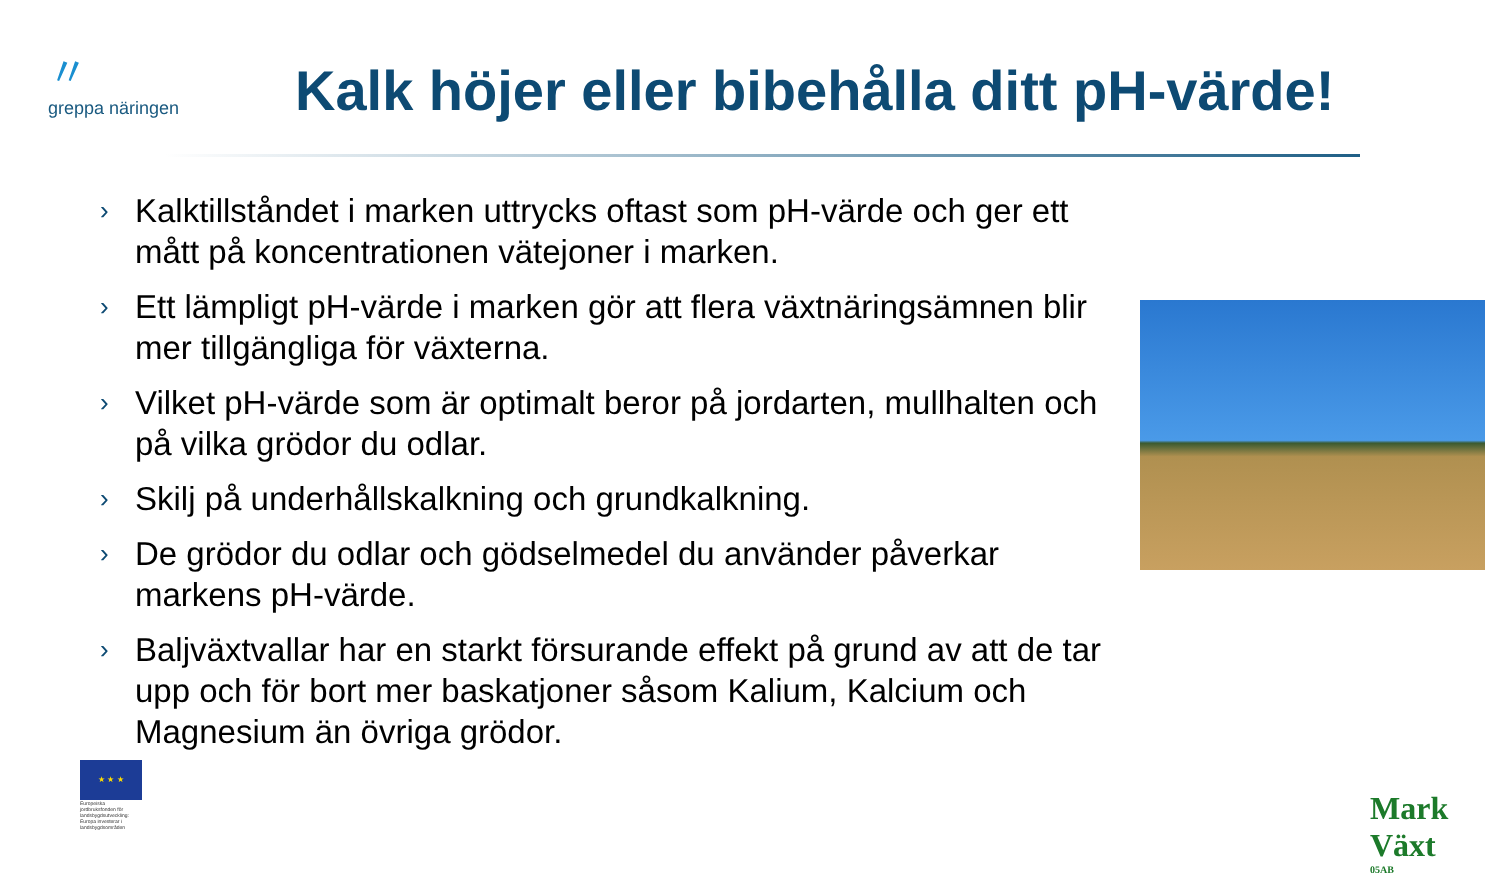〃
greppa näringen
Kalk höjer eller bibehålla ditt pH-värde!
› Kalktillståndet i marken uttrycks oftast som pH-värde och ger ett mått på koncentrationen vätejoner i marken.
› Ett lämpligt pH-värde i marken gör att flera växtnäringsämnen blir mer tillgängliga för växterna.
› Vilket pH-värde som är optimalt beror på jordarten, mullhalten och på vilka grödor du odlar.
› Skilj på underhållskalkning och grundkalkning.
› De grödor du odlar och gödselmedel du använder påverkar markens pH-värde.
› Baljväxtvallar har en starkt försurande effekt på grund av att de tar upp och för bort mer baskatjoner såsom Kalium, Kalcium och Magnesium än övriga grödor.
★ ★ ★
Europeiska jordbruksfonden för landsbygdsutveckling: Europa investerar i landsbygdsområden
Mark Växt
05AB